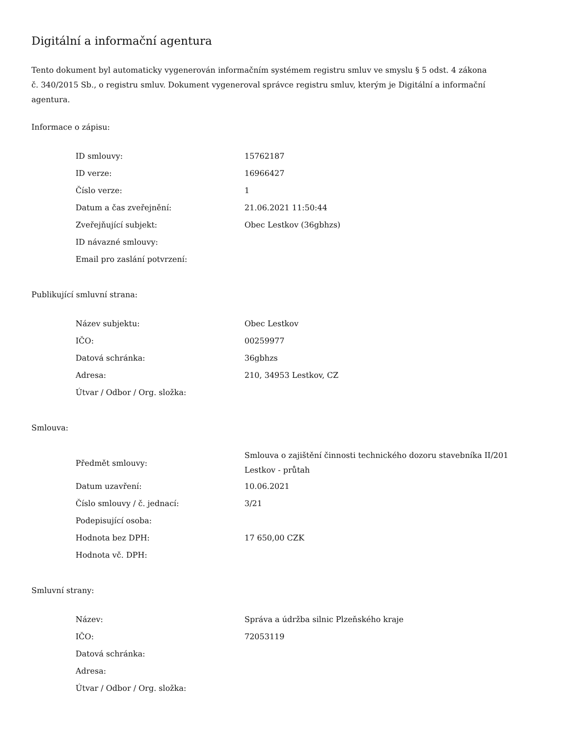Digitální a informační agentura
Tento dokument byl automaticky vygenerován informačním systémem registru smluv ve smyslu § 5 odst. 4 zákona
č. 340/2015 Sb., o registru smluv. Dokument vygeneroval správce registru smluv, kterým je Digitální a informační agentura.
Informace o zápisu:
| ID smlouvy: | 15762187 |
| ID verze: | 16966427 |
| Číslo verze: | 1 |
| Datum a čas zveřejnění: | 21.06.2021 11:50:44 |
| Zveřejňující subjekt: | Obec Lestkov (36gbhzs) |
| ID návazné smlouvy: | |
| Email pro zaslání potvrzení: | |
Publikující smluvní strana:
| Název subjektu: | Obec Lestkov |
| IČO: | 00259977 |
| Datová schránka: | 36gbhzs |
| Adresa: | 210, 34953 Lestkov, CZ |
| Útvar / Odbor / Org. složka: | |
Smlouva:
| Předmět smlouvy: | Smlouva o zajištění činnosti technického dozoru stavebníka II/201 Lestkov - průtah |
| Datum uzavření: | 10.06.2021 |
| Číslo smlouvy / č. jednací: | 3/21 |
| Podepisující osoba: | |
| Hodnota bez DPH: | 17 650,00 CZK |
| Hodnota vč. DPH: | |
Smluvní strany:
| Název: | Správa a údržba silnic Plzeňského kraje |
| IČO: | 72053119 |
| Datová schránka: | |
| Adresa: | |
| Útvar / Odbor / Org. složka: | |